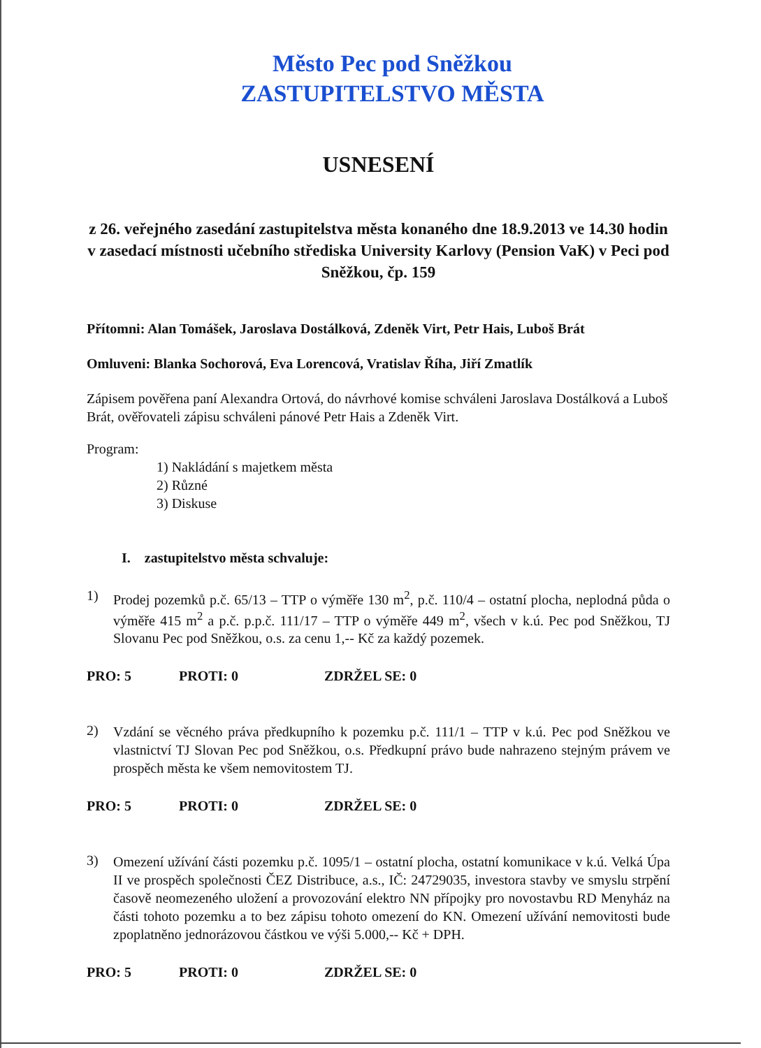Město Pec pod Sněžkou
ZASTUPITELSTVO MĚSTA
USNESENÍ
z 26. veřejného zasedání zastupitelstva města konaného dne 18.9.2013 ve 14.30 hodin v zasedací místnosti učebního střediska University Karlovy (Pension VaK) v Peci pod Sněžkou, čp. 159
Přítomni: Alan Tomášek, Jaroslava Dostálková, Zdeněk Virt, Petr Hais, Luboš Brát
Omluveni: Blanka Sochorová, Eva Lorencová, Vratislav Říha, Jiří Zmatlík
Zápisem pověřena paní Alexandra Ortová, do návrhové komise schváleni Jaroslava Dostálková a Luboš Brát, ověřovateli zápisu schváleni pánové Petr Hais a Zdeněk Virt.
Program:
1) Nakládání s majetkem města
2) Různé
3) Diskuse
I. zastupitelstvo města schvaluje:
1)
Prodej pozemků p.č. 65/13 – TTP o výměře 130 m<sup>2</sup>, p.č. 110/4 – ostatní plocha, neplodná půda o výměře 415 m<sup>2</sup> a p.č. p.p.č. 111/17 – TTP o výměře 449 m<sup>2</sup>, všech v k.ú. Pec pod Sněžkou, TJ Slovanu Pec pod Sněžkou, o.s. za cenu 1,-- Kč za každý pozemek.
PRO: 5 PROTI: 0 ZDRŽEL SE: 0
2)
Vzdání se věcného práva předkupního k pozemku p.č. 111/1 – TTP v k.ú. Pec pod Sněžkou ve vlastnictví TJ Slovan Pec pod Sněžkou, o.s. Předkupní právo bude nahrazeno stejným právem ve prospěch města ke všem nemovitostem TJ.
PRO: 5 PROTI: 0 ZDRŽEL SE: 0
3)
Omezení užívání části pozemku p.č. 1095/1 – ostatní plocha, ostatní komunikace v k.ú. Velká Úpa II ve prospěch společnosti ČEZ Distribuce, a.s., IČ: 24729035, investora stavby ve smyslu strpění časově neomezeného uložení a provozování elektro NN přípojky pro novostavbu RD Menyház na části tohoto pozemku a to bez zápisu tohoto omezení do KN. Omezení užívání nemovitosti bude zpoplatněno jednorázovou částkou ve výši 5.000,-- Kč + DPH.
PRO: 5 PROTI: 0 ZDRŽEL SE: 0